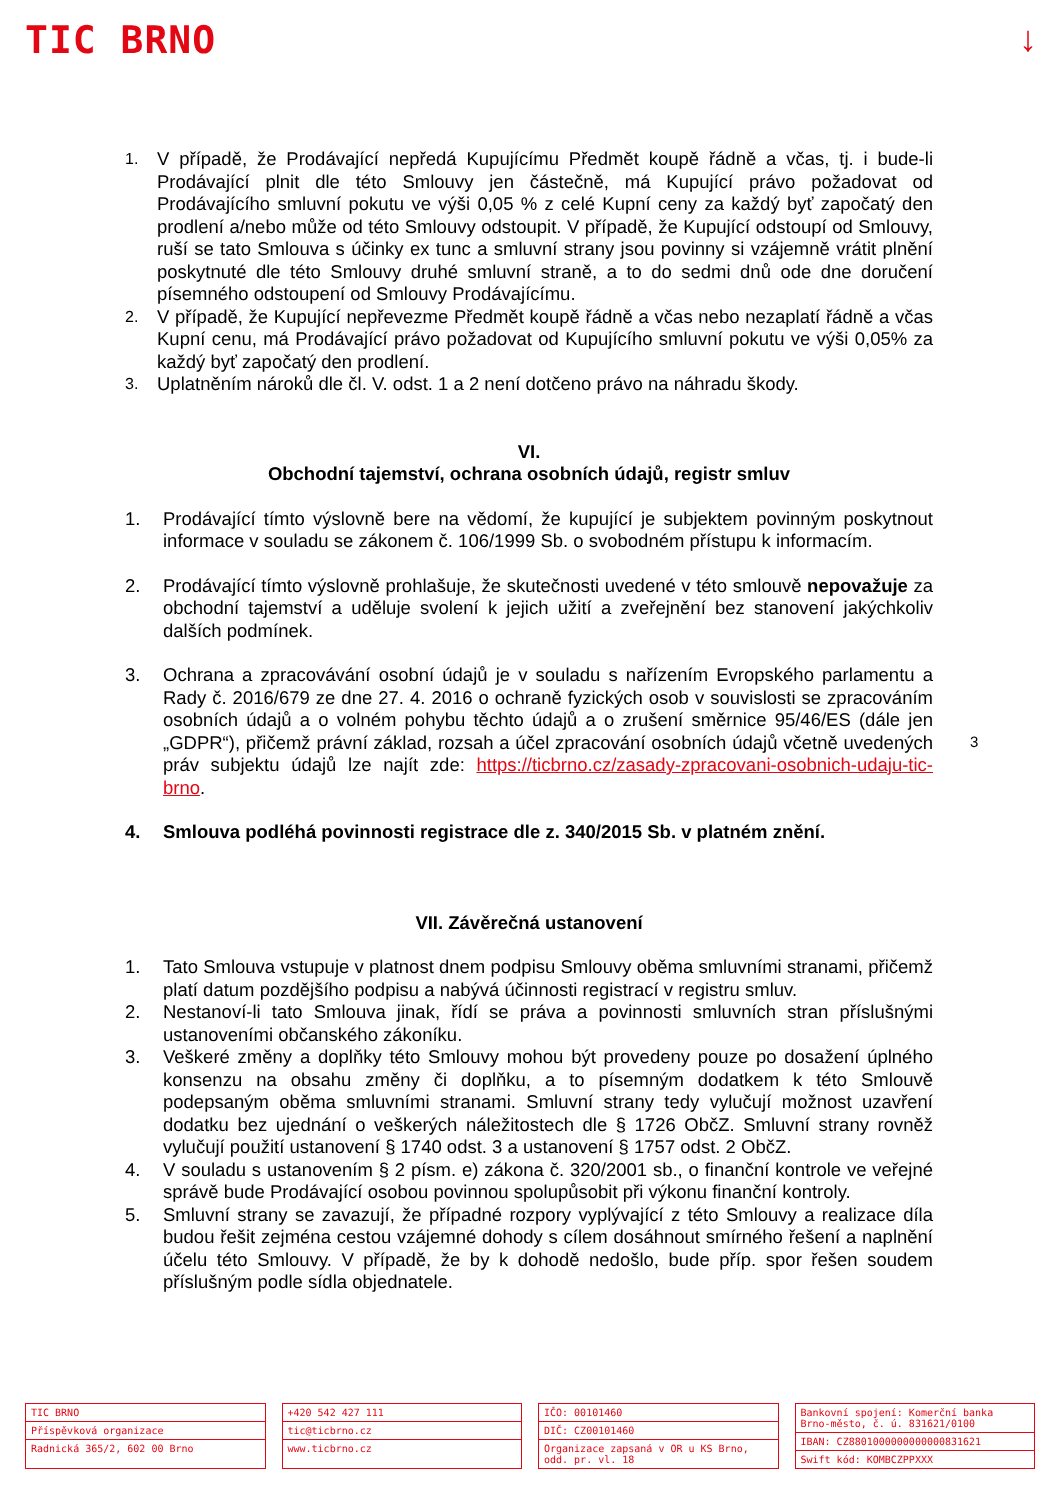TIC BRNO ↓
1. V případě, že Prodávající nepředá Kupujícímu Předmět koupě řádně a včas, tj. i bude-li Prodávající plnit dle této Smlouvy jen částečně, má Kupující právo požadovat od Prodávajícího smluvní pokutu ve výši 0,05 % z celé Kupní ceny za každý byť započatý den prodlení a/nebo může od této Smlouvy odstoupit. V případě, že Kupující odstoupí od Smlouvy, ruší se tato Smlouva s účinky ex tunc a smluvní strany jsou povinny si vzájemně vrátit plnění poskytnuté dle této Smlouvy druhé smluvní straně, a to do sedmi dnů ode dne doručení písemného odstoupení od Smlouvy Prodávajícímu.
2. V případě, že Kupující nepřevezme Předmět koupě řádně a včas nebo nezaplatí řádně a včas Kupní cenu, má Prodávající právo požadovat od Kupujícího smluvní pokutu ve výši 0,05% za každý byť započatý den prodlení.
3. Uplatněním nároků dle čl. V. odst. 1 a 2 není dotčeno právo na náhradu škody.
VI.
Obchodní tajemství, ochrana osobních údajů, registr smluv
1. Prodávající tímto výslovně bere na vědomí, že kupující je subjektem povinným poskytnout informace v souladu se zákonem č. 106/1999 Sb. o svobodném přístupu k informacím.
2. Prodávající tímto výslovně prohlašuje, že skutečnosti uvedené v této smlouvě nepovažuje za obchodní tajemství a uděluje svolení k jejich užití a zveřejnění bez stanovení jakýchkoliv dalších podmínek.
3. Ochrana a zpracovávání osobní údajů je v souladu s nařízením Evropského parlamentu a Rady č. 2016/679 ze dne 27. 4. 2016 o ochraně fyzických osob v souvislosti se zpracováním osobních údajů a o volném pohybu těchto údajů a o zrušení směrnice 95/46/ES (dále jen „GDPR“), přičemž právní základ, rozsah a účel zpracování osobních údajů včetně uvedených práv subjektu údajů lze najít zde: https://ticbrno.cz/zasady-zpracovani-osobnich-udaju-tic-brno.
4. Smlouva podléhá povinnosti registrace dle z. 340/2015 Sb. v platném znění.
VII. Závěrečná ustanovení
1. Tato Smlouva vstupuje v platnost dnem podpisu Smlouvy oběma smluvními stranami, přičemž platí datum pozdějšího podpisu a nabývá účinnosti registrací v registru smluv.
2. Nestanoví-li tato Smlouva jinak, řídí se práva a povinnosti smluvních stran příslušnými ustanoveními občanského zákoníku.
3. Veškeré změny a doplňky této Smlouvy mohou být provedeny pouze po dosažení úplného konsenzu na obsahu změny či doplňku, a to písemným dodatkem k této Smlouvě podepsaným oběma smluvními stranami. Smluvní strany tedy vylučují možnost uzavření dodatku bez ujednání o veškerých náležitostech dle § 1726 ObčZ. Smluvní strany rovněž vylučují použití ustanovení § 1740 odst. 3 a ustanovení § 1757 odst. 2 ObčZ.
4. V souladu s ustanovením § 2 písm. e) zákona č. 320/2001 sb., o finanční kontrole ve veřejné správě bude Prodávající osobou povinnou spolupůsobit při výkonu finanční kontroly.
5. Smluvní strany se zavazují, že případné rozpory vyplývající z této Smlouvy a realizace díla budou řešit zejména cestou vzájemné dohody s cílem dosáhnout smírného řešení a naplnění účelu této Smlouvy. V případě, že by k dohodě nedošlo, bude příp. spor řešen soudem příslušným podle sídla objednatele.
3
TIC BRNO
Příspěvková organizace
Radnická 365/2, 602 00 Brno
+420 542 427 111
tic@ticbrno.cz
www.ticbrno.cz
IČO: 00101460
DIČ: CZ00101460
Organizace zapsaná v OR u KS Brno, odd. pr. vl. 18
Bankovní spojení: Komerční banka Brno-město, č. ú. 831621/0100
IBAN: CZ8801000000000000831621
Swift kód: KOMBCZPPXXX